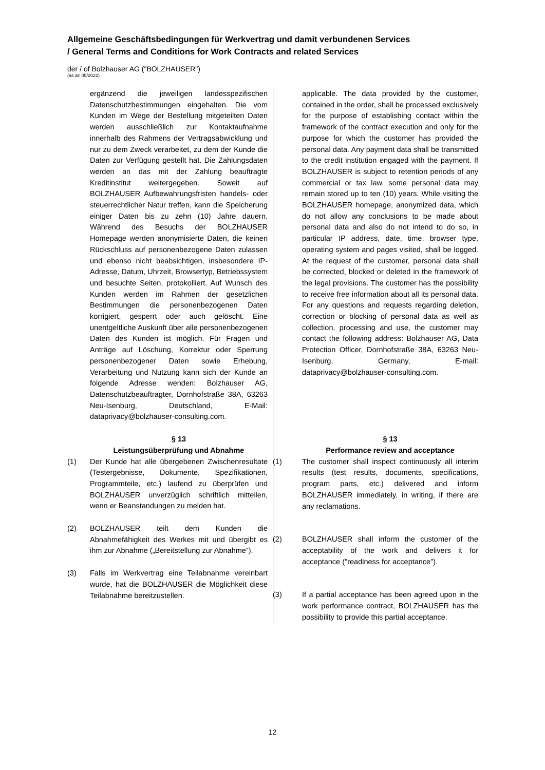Allgemeine Geschäftsbedingungen für Werkvertrag und damit verbundenen Services
/ General Terms and Conditions for Work Contracts and related Services
der / of Bolzhauser AG ("BOLZHAUSER")
(as at: 05/2022)
ergänzend die jeweiligen landesspezifischen Datenschutzbestimmungen eingehalten. Die vom Kunden im Wege der Bestellung mitgeteilten Daten werden ausschließlich zur Kontaktaufnahme innerhalb des Rahmens der Vertragsabwicklung und nur zu dem Zweck verarbeitet, zu dem der Kunde die Daten zur Verfügung gestellt hat. Die Zahlungsdaten werden an das mit der Zahlung beauftragte Kreditinstitut weitergegeben. Soweit auf BOLZHAUSER Aufbewahrungsfristen handels- oder steuerrechtlicher Natur treffen, kann die Speicherung einiger Daten bis zu zehn (10) Jahre dauern. Während des Besuchs der BOLZHAUSER Homepage werden anonymisierte Daten, die keinen Rückschluss auf personenbezogene Daten zulassen und ebenso nicht beabsichtigen, insbesondere IP-Adresse, Datum, Uhrzeit, Browsertyp, Betriebssystem und besuchte Seiten, protokolliert. Auf Wunsch des Kunden werden im Rahmen der gesetzlichen Bestimmungen die personenbezogenen Daten korrigiert, gesperrt oder auch gelöscht. Eine unentgeltliche Auskunft über alle personenbezogenen Daten des Kunden ist möglich. Für Fragen und Anträge auf Löschung, Korrektur oder Sperrung personenbezogener Daten sowie Erhebung, Verarbeitung und Nutzung kann sich der Kunde an folgende Adresse wenden: Bolzhauser AG, Datenschutzbeauftragter, Dornhofstraße 38A, 63263 Neu-Isenburg, Deutschland, E-Mail: dataprivacy@bolzhauser-consulting.com.
§ 13
Leistungsüberprüfung und Abnahme
(1) Der Kunde hat alle übergebenen Zwischenresultate (Testergebnisse, Dokumente, Spezifikationen, Programmteile, etc.) laufend zu überprüfen und BOLZHAUSER unverzüglich schriftlich mitteilen, wenn er Beanstandungen zu melden hat.
(2) BOLZHAUSER teilt dem Kunden die Abnahmefähigkeit des Werkes mit und übergibt es ihm zur Abnahme („Bereitstellung zur Abnahme“).
(3) Falls im Werkvertrag eine Teilabnahme vereinbart wurde, hat die BOLZHAUSER die Möglichkeit diese Teilabnahme bereitzustellen.
applicable. The data provided by the customer, contained in the order, shall be processed exclusively for the purpose of establishing contact within the framework of the contract execution and only for the purpose for which the customer has provided the personal data. Any payment data shall be transmitted to the credit institution engaged with the payment. If BOLZHAUSER is subject to retention periods of any commercial or tax law, some personal data may remain stored up to ten (10) years. While visiting the BOLZHAUSER homepage, anonymized data, which do not allow any conclusions to be made about personal data and also do not intend to do so, in particular IP address, date, time, browser type, operating system and pages visited, shall be logged. At the request of the customer, personal data shall be corrected, blocked or deleted in the framework of the legal provisions. The customer has the possibility to receive free information about all its personal data. For any questions and requests regarding deletion, correction or blocking of personal data as well as collection, processing and use, the customer may contact the following address: Bolzhauser AG, Data Protection Officer, Dornhofstraße 38A, 63263 Neu-Isenburg, Germany, E-mail: dataprivacy@bolzhauser-consulting.com.
§ 13
Performance review and acceptance
(1) The customer shall inspect continuously all interim results (test results, documents, specifications, program parts, etc.) delivered and inform BOLZHAUSER immediately, in writing, if there are any reclamations.
(2) BOLZHAUSER shall inform the customer of the acceptability of the work and delivers it for acceptance ("readiness for acceptance").
(3) If a partial acceptance has been agreed upon in the work performance contract, BOLZHAUSER has the possibility to provide this partial acceptance.
12